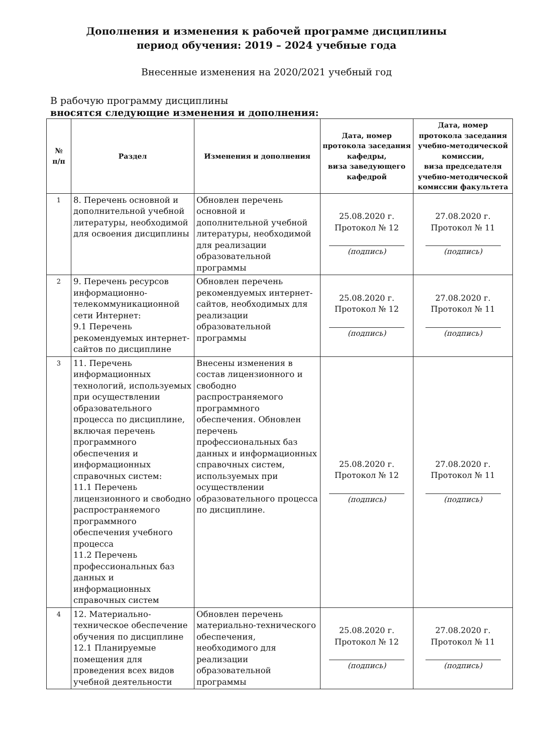Дополнения и изменения к рабочей программе дисциплины
период обучения: 2019 – 2024 учебные года
Внесенные изменения на 2020/2021 учебный год
В рабочую программу дисциплины
вносятся следующие изменения и дополнения:
| № п/п | Раздел | Изменения и дополнения | Дата, номер протокола заседания кафедры, виза заведующего кафедрой | Дата, номер протокола заседания учебно-методической комиссии, виза председателя учебно-методической комиссии факультета |
| --- | --- | --- | --- | --- |
| 1 | 8. Перечень основной и дополнительной учебной литературы, необходимой для освоения дисциплины | Обновлен перечень основной и дополнительной учебной литературы, необходимой для реализации образовательной программы | 25.08.2020 г. Протокол № 12 (подпись) | 27.08.2020 г. Протокол № 11 (подпись) |
| 2 | 9. Перечень ресурсов информационно-телекоммуникационной сети Интернет: 9.1 Перечень рекомендуемых интернет-сайтов по дисциплине | Обновлен перечень рекомендуемых интернет-сайтов, необходимых для реализации образовательной программы | 25.08.2020 г. Протокол № 12 (подпись) | 27.08.2020 г. Протокол № 11 (подпись) |
| 3 | 11. Перечень информационных технологий, используемых при осуществлении образовательного процесса по дисциплине, включая перечень программного обеспечения и информационных справочных систем: 11.1 Перечень лицензионного и свободно распространяемого программного обеспечения учебного процесса 11.2 Перечень профессиональных баз данных и информационных справочных систем | Внесены изменения в состав лицензионного и свободно распространяемого программного обеспечения. Обновлен перечень профессиональных баз данных и информационных справочных систем, используемых при осуществлении образовательного процесса по дисциплине. | 25.08.2020 г. Протокол № 12 (подпись) | 27.08.2020 г. Протокол № 11 (подпись) |
| 4 | 12. Материально-техническое обеспечение обучения по дисциплине 12.1 Планируемые помещения для проведения всех видов учебной деятельности | Обновлен перечень материально-технического обеспечения, необходимого для реализации образовательной программы | 25.08.2020 г. Протокол № 12 (подпись) | 27.08.2020 г. Протокол № 11 (подпись) |